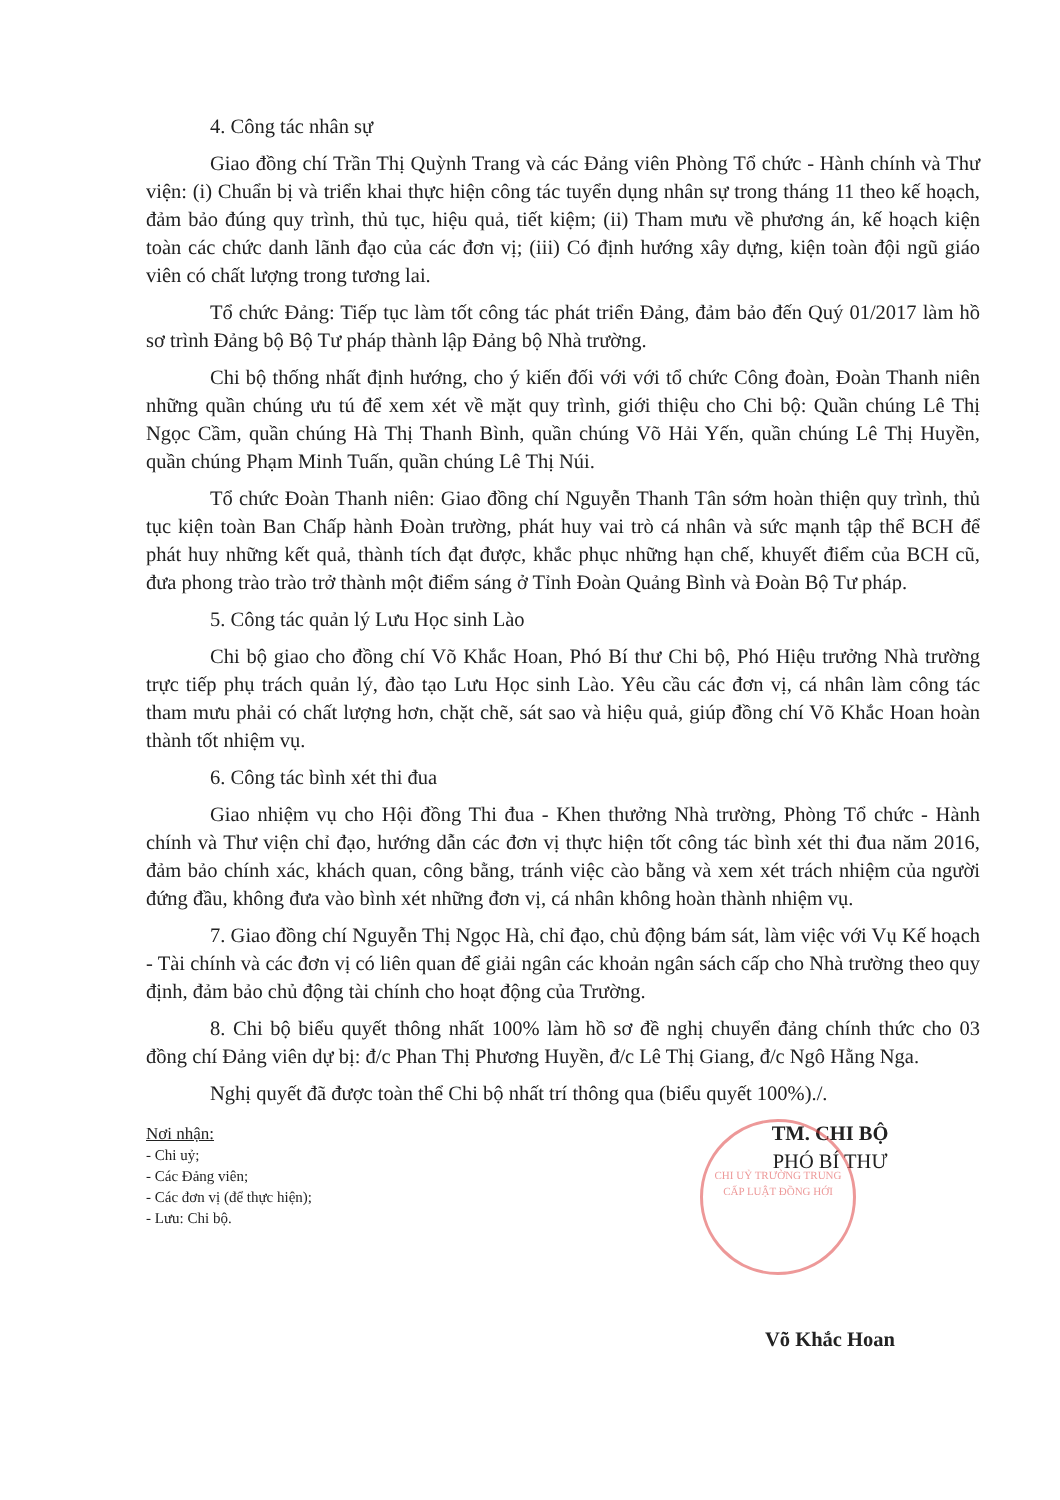4. Công tác nhân sự
Giao đồng chí Trần Thị Quỳnh Trang và các Đảng viên Phòng Tổ chức - Hành chính và Thư viện: (i) Chuẩn bị và triển khai thực hiện công tác tuyển dụng nhân sự trong tháng 11 theo kế hoạch, đảm bảo đúng quy trình, thủ tục, hiệu quả, tiết kiệm; (ii) Tham mưu về phương án, kế hoạch kiện toàn các chức danh lãnh đạo của các đơn vị; (iii) Có định hướng xây dựng, kiện toàn đội ngũ giáo viên có chất lượng trong tương lai.
Tổ chức Đảng: Tiếp tục làm tốt công tác phát triển Đảng, đảm bảo đến Quý 01/2017 làm hồ sơ trình Đảng bộ Bộ Tư pháp thành lập Đảng bộ Nhà trường.
Chi bộ thống nhất định hướng, cho ý kiến đối với với tổ chức Công đoàn, Đoàn Thanh niên những quần chúng ưu tú để xem xét về mặt quy trình, giới thiệu cho Chi bộ: Quần chúng Lê Thị Ngọc Cầm, quần chúng Hà Thị Thanh Bình, quần chúng Võ Hải Yến, quần chúng Lê Thị Huyền, quần chúng Phạm Minh Tuấn, quần chúng Lê Thị Núi.
Tổ chức Đoàn Thanh niên: Giao đồng chí Nguyễn Thanh Tân sớm hoàn thiện quy trình, thủ tục kiện toàn Ban Chấp hành Đoàn trường, phát huy vai trò cá nhân và sức mạnh tập thể BCH để phát huy những kết quả, thành tích đạt được, khắc phục những hạn chế, khuyết điểm của BCH cũ, đưa phong trào trào trở thành một điểm sáng ở Tỉnh Đoàn Quảng Bình và Đoàn Bộ Tư pháp.
5. Công tác quản lý Lưu Học sinh Lào
Chi bộ giao cho đồng chí Võ Khắc Hoan, Phó Bí thư Chi bộ, Phó Hiệu trưởng Nhà trường trực tiếp phụ trách quản lý, đào tạo Lưu Học sinh Lào. Yêu cầu các đơn vị, cá nhân làm công tác tham mưu phải có chất lượng hơn, chặt chẽ, sát sao và hiệu quả, giúp đồng chí Võ Khắc Hoan hoàn thành tốt nhiệm vụ.
6. Công tác bình xét thi đua
Giao nhiệm vụ cho Hội đồng Thi đua - Khen thưởng Nhà trường, Phòng Tổ chức - Hành chính và Thư viện chỉ đạo, hướng dẫn các đơn vị thực hiện tốt công tác bình xét thi đua năm 2016, đảm bảo chính xác, khách quan, công bằng, tránh việc cào bằng và xem xét trách nhiệm của người đứng đầu, không đưa vào bình xét những đơn vị, cá nhân không hoàn thành nhiệm vụ.
7. Giao đồng chí Nguyễn Thị Ngọc Hà, chỉ đạo, chủ động bám sát, làm việc với Vụ Kế hoạch - Tài chính và các đơn vị có liên quan để giải ngân các khoản ngân sách cấp cho Nhà trường theo quy định, đảm bảo chủ động tài chính cho hoạt động của Trường.
8. Chi bộ biểu quyết thông nhất 100% làm hồ sơ đề nghị chuyển đảng chính thức cho 03 đồng chí Đảng viên dự bị: đ/c Phan Thị Phương Huyền, đ/c Lê Thị Giang, đ/c Ngô Hằng Nga.
Nghị quyết đã được toàn thể Chi bộ nhất trí thông qua (biểu quyết 100%)./.
Nơi nhận:
- Chi uỷ;
- Các Đảng viên;
- Các đơn vị (để thực hiện);
- Lưu: Chi bộ.
CHI UỶ TRƯỜNG TRUNG CẤP LUẬT ĐỒNG HỚI
TM. CHI BỘ
PHÓ BÍ THƯ
Võ Khắc Hoan